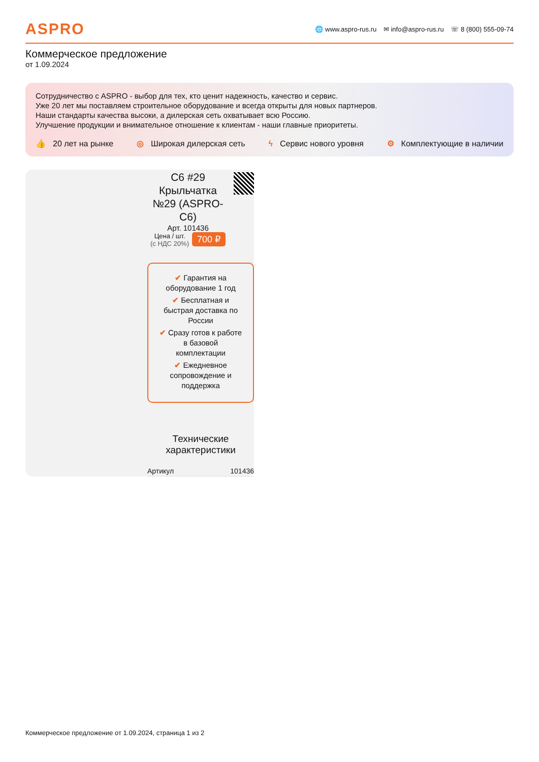ASPRO
🌐 www.aspro-rus.ru ✉ info@aspro-rus.ru ☏ 8 (800) 555-09-74
Коммерческое предложение
от 1.09.2024
Сотрудничество с ASPRO - выбор для тех, кто ценит надежность, качество и сервис.
Уже 20 лет мы поставляем строительное оборудование и всегда открыты для новых партнеров.
Наши стандарты качества высоки, а дилерская сеть охватывает всю Россию.
Улучшение продукции и внимательное отношение к клиентам - наши главные приоритеты.
👍 20 лет на рынке ◎ Широкая дилерская сеть ϟ Сервис нового уровня ⚙ Комплектующие в наличии
C6 #29 Крыльчатка №29 (ASPRO-C6)
Арт. 101436
Цена / шт.
(с НДС 20%)
700 ₽
✔ Гарантия на оборудование 1 год
✔ Бесплатная и быстрая доставка по России
✔ Сразу готов к работе в базовой комплектации
✔ Ежедневное сопровождение и поддержка
Технические характеристики
| Артикул | 101436 |
Коммерческое предложение от 1.09.2024, страница 1 из 2